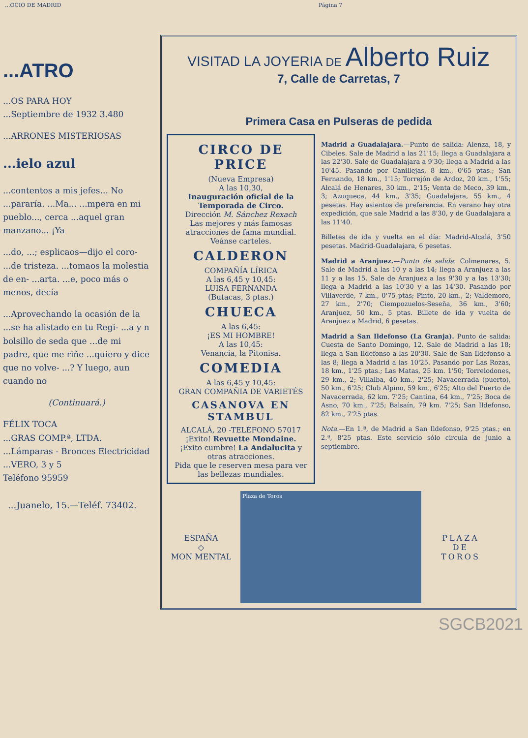...OCIO DE MADRID Página 7
...ATRO
...OS PARA HOY
...Septiembre de 1932 3.480
...ARRONES MISTERIOSAS
...ielo azul
...contentos a mis jefes... No ...pararía. ...Ma... ...mpera en mi pueblo..., cerca ...aquel gran manzano... ¡Ya
...do, ...; esplicaos—dijo el coro- ...de tristeza. ...tomaos la molestia de en- ...arta. ...e, poco más o menos, decía
...Aprovechando la ocasión de la ...se ha alistado en tu Regi- ...a y n bolsillo de seda que ...de mi padre, que me riñe ...quiero y dice que no volve- ...? Y luego, aun cuando no
(Continuará.)
FÉLIX TOCA
...GRAS COMP.ª, LTDA.
...Lámparas - Bronces Electricidad
...VERO, 3 y 5
Teléfono 95959
...Juanelo, 15.—Teléf. 73402.
VISITAD LA JOYERIA DE Alberto Ruiz
7, Calle de Carretas, 7
Primera Casa en Pulseras de pedida
CIRCO DE PRICE
(Nueva Empresa)
A las 10,30,
Inauguración oficial de la Temporada de Circo.
Dirección M. Sánchez Rexach
Las mejores y más famosas atracciones de fama mundial.
Veánse carteles.
CALDERON
COMPAÑÍA LÍRICA
A las 6,45 y 10,45:
LUISA FERNANDA
(Butacas, 3 ptas.)
CHUECA
A las 6,45:
¡ES MI HOMBRE!
A las 10,45:
Venancia, la Pitonisa.
COMEDIA
A las 6,45 y 10,45:
GRAN COMPAÑIA DE VARIETÉS
CASANOVA EN STAMBUL
ALCALÁ, 20 -TELÉFONO 57017
¡Exito! Revuette Mondaine.
¡Exito cumbre! La Andalucita y otras atracciones.
Pida que le reserven mesa para ver las bellezas mundiales.
Madrid a Guadalajara.—Punto de salida: Alenza, 18, y Cibeles. Sale de Madrid a las 21'15; llega a Guadalajara a las 22'30. Sale de Guadalajara a 9'30; llega a Madrid a las 10'45. Pasando por Canillejas, 8 km., 0'65 ptas.; San Fernando, 18 km., 1'15; Torrejón de Ardoz, 20 km., 1'55; Alcalá de Henares, 30 km., 2'15; Venta de Meco, 39 km., 3; Azuqueca, 44 km., 3'35; Guadalajara, 55 km., 4 pesetas. Hay asientos de preferencia. En verano hay otra expedición, que sale Madrid a las 8'30, y de Guadalajara a las 11'40.
Billetes de ida y vuelta en el día: Madrid-Alcalá, 3'50 pesetas. Madrid-Guadalajara, 6 pesetas.
Madrid a Aranjuez.—Punto de salida: Colmenares, 5. Sale de Madrid a las 10 y a las 14; llega a Aranjuez a las 11 y a las 15. Sale de Aranjuez a las 9'30 y a las 13'30; llega a Madrid a las 10'30 y a las 14'30. Pasando por Villaverde, 7 km., 0'75 ptas; Pinto, 20 km., 2; Valdemoro, 27 km., 2'70; Ciempozuelos-Seseña, 36 km., 3'60; Aranjuez, 50 km., 5 ptas. Billete de ida y vuelta de Aranjuez a Madrid, 6 pesetas.
Madrid a San Ildefonso (La Granja). Punto de salida: Cuesta de Santo Domingo, 12. Sale de Madrid a las 18; llega a San Ildefonso a las 20'30. Sale de San Ildefonso a las 8; llega a Madrid a las 10'25. Pasando por Las Rozas, 18 km., 1'25 ptas.; Las Matas, 25 km. 1'50; Torrelodones, 29 km., 2; Villalba, 40 km., 2'25; Navacerrada (puerto), 50 km., 6'25; Club Alpino, 59 km., 6'25; Alto del Puerto de Navacerrada, 62 km. 7'25; Cantina, 64 km., 7'25; Boca de Asno, 70 km., 7'25; Balsaín, 79 km. 7'25; San Ildefonso, 82 km., 7'25 ptas.
Nota.—En 1.ª, de Madrid a San Ildefonso, 9'25 ptas.; en 2.ª, 8'25 ptas. Este servicio sólo circula de junio a septiembre.
ESPAÑA
◇
MON MENTAL
Plaza de Toros
PLAZA
DE
TOROS
SGCB2021